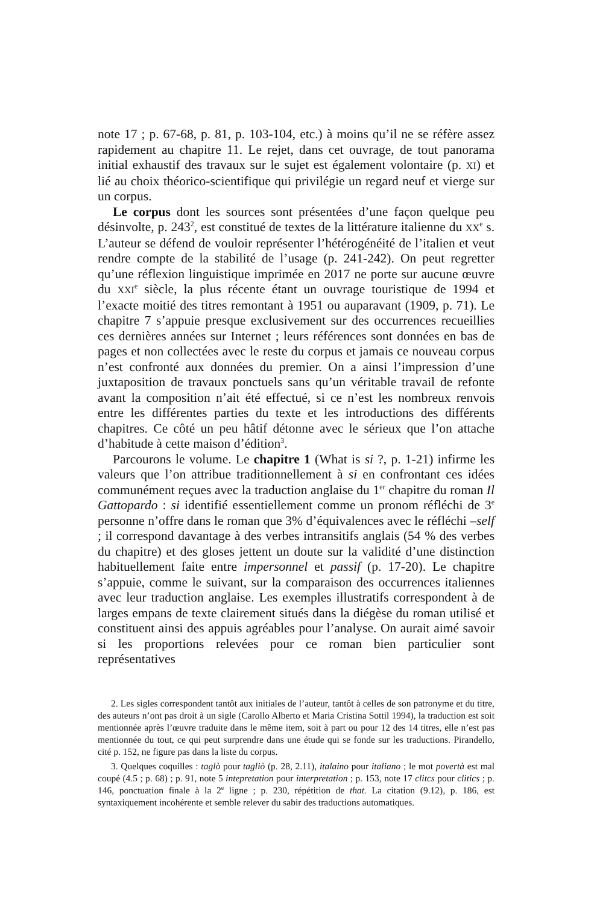note 17 ; p. 67-68, p. 81, p. 103-104, etc.) à moins qu’il ne se réfère assez rapidement au chapitre 11. Le rejet, dans cet ouvrage, de tout panorama initial exhaustif des travaux sur le sujet est également volontaire (p. XI) et lié au choix théorico-scientifique qui privilégie un regard neuf et vierge sur un corpus.
Le corpus dont les sources sont présentées d’une façon quelque peu désinvolte, p. 243<sup>2</sup>, est constitué de textes de la littérature italienne du XX<sup>e</sup> s. L’auteur se défend de vouloir représenter l’hétérogénéité de l’italien et veut rendre compte de la stabilité de l’usage (p. 241-242). On peut regretter qu’une réflexion linguistique imprimée en 2017 ne porte sur aucune œuvre du XXI<sup>e</sup> siècle, la plus récente étant un ouvrage touristique de 1994 et l’exacte moitié des titres remontant à 1951 ou auparavant (1909, p. 71). Le chapitre 7 s’appuie presque exclusivement sur des occurrences recueillies ces dernières années sur Internet ; leurs références sont données en bas de pages et non collectées avec le reste du corpus et jamais ce nouveau corpus n’est confronté aux données du premier. On a ainsi l’impression d’une juxtaposition de travaux ponctuels sans qu’un véritable travail de refonte avant la composition n’ait été effectué, si ce n’est les nombreux renvois entre les différentes parties du texte et les introductions des différents chapitres. Ce côté un peu hâtif détonne avec le sérieux que l’on attache d’habitude à cette maison d’édition<sup>3</sup>.
Parcourons le volume. Le chapitre 1 (What is si ?, p. 1-21) infirme les valeurs que l’on attribue traditionnellement à si en confrontant ces idées communément reçues avec la traduction anglaise du 1<sup>er</sup> chapitre du roman Il Gattopardo : si identifié essentiellement comme un pronom réfléchi de 3<sup>e</sup> personne n’offre dans le roman que 3% d’équivalences avec le réfléchi –self ; il correspond davantage à des verbes intransitifs anglais (54 % des verbes du chapitre) et des gloses jettent un doute sur la validité d’une distinction habituellement faite entre impersonnel et passif (p. 17-20). Le chapitre s’appuie, comme le suivant, sur la comparaison des occurrences italiennes avec leur traduction anglaise. Les exemples illustratifs correspondent à de larges empans de texte clairement situés dans la diégèse du roman utilisé et constituent ainsi des appuis agréables pour l’analyse. On aurait aimé savoir si les proportions relevées pour ce roman bien particulier sont représentatives
2. Les sigles correspondent tantôt aux initiales de l’auteur, tantôt à celles de son patronyme et du titre, des auteurs n’ont pas droit à un sigle (Carollo Alberto et Maria Cristina Sottil 1994), la traduction est soit mentionnée après l’œuvre traduite dans le même item, soit à part ou pour 12 des 14 titres, elle n’est pas mentionnée du tout, ce qui peut surprendre dans une étude qui se fonde sur les traductions. Pirandello, cité p. 152, ne figure pas dans la liste du corpus.
3. Quelques coquilles : taglò pour tagliò (p. 28, 2.11), italaino pour italiano ; le mot povertà est mal coupé (4.5 ; p. 68) ; p. 91, note 5 intepretation pour interpretation ; p. 153, note 17 clitcs pour clitics ; p. 146, ponctuation finale à la 2<sup>e</sup> ligne ; p. 230, répétition de that. La citation (9.12), p. 186, est syntaxiquement incohérente et semble relever du sabir des traductions automatiques.